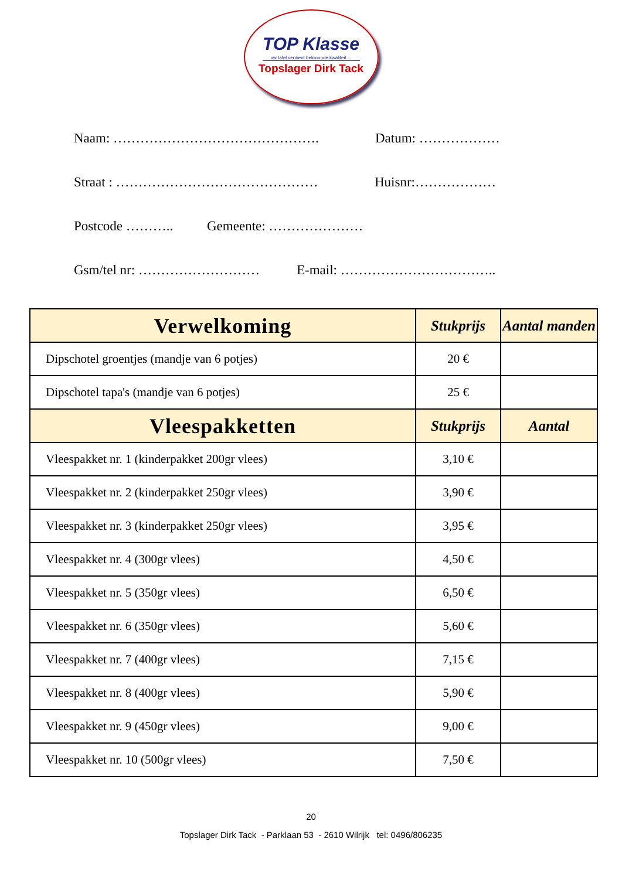TOP Klasse
uw tafel verdient bekroonde kwaliteit ...
Topslager Dirk Tack
Naam: ………………………………………. Datum: ………………
Straat : ……………………………………… Huisnr:………………
Postcode ……….. Gemeente: …………………
Gsm/tel nr: ……………………… E-mail: ……………………………..
| Verwelkoming | Stukprijs | Aantal manden |
| --- | --- | --- |
| Dipschotel groentjes (mandje van 6 potjes) | 20 € | |
| Dipschotel tapa's (mandje van 6 potjes) | 25 € | |
| Vleespakketten | Stukprijs | Aantal |
| Vleespakket nr. 1 (kinderpakket 200gr vlees) | 3,10 € | |
| Vleespakket nr. 2 (kinderpakket 250gr vlees) | 3,90 € | |
| Vleespakket nr. 3 (kinderpakket 250gr vlees) | 3,95 € | |
| Vleespakket nr. 4 (300gr vlees) | 4,50 € | |
| Vleespakket nr. 5 (350gr vlees) | 6,50 € | |
| Vleespakket nr. 6 (350gr vlees) | 5,60 € | |
| Vleespakket nr. 7 (400gr vlees) | 7,15 € | |
| Vleespakket nr. 8 (400gr vlees) | 5,90 € | |
| Vleespakket nr. 9 (450gr vlees) | 9,00 € | |
| Vleespakket nr. 10 (500gr vlees) | 7,50 € | |
20
Topslager Dirk Tack - Parklaan 53 - 2610 Wilrijk tel: 0496/806235